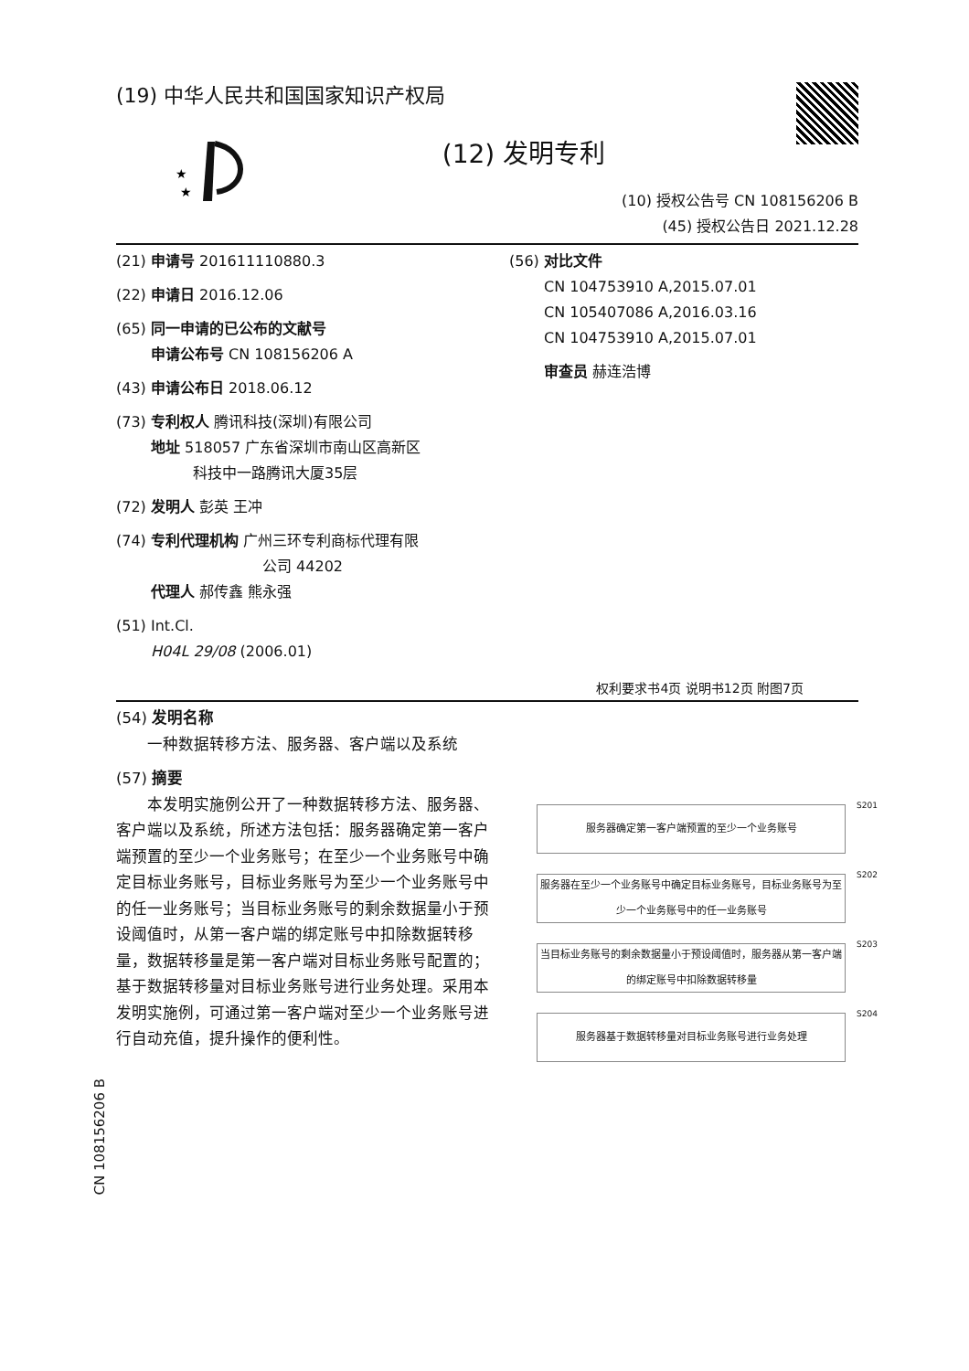(19) 中华人民共和国国家知识产权局
★
★
(12) 发明专利
(10) 授权公告号 CN 108156206 B
(45) 授权公告日 2021.12.28
(21) 申请号 201611110880.3
(22) 申请日 2016.12.06
(65) 同一申请的已公布的文献号
申请公布号 CN 108156206 A
(43) 申请公布日 2018.06.12
(73) 专利权人 腾讯科技(深圳)有限公司
地址 518057 广东省深圳市南山区高新区
科技中一路腾讯大厦35层
(72) 发明人 彭英 王冲
(74) 专利代理机构 广州三环专利商标代理有限
公司 44202
代理人 郝传鑫 熊永强
(51) Int.Cl.
H04L 29/08 (2006.01)
(56) 对比文件
CN 104753910 A,2015.07.01
CN 105407086 A,2016.03.16
CN 104753910 A,2015.07.01
审查员 赫连浩博
权利要求书4页 说明书12页 附图7页
(54) 发明名称
　　一种数据转移方法、服务器、客户端以及系统
(57) 摘要
　　本发明实施例公开了一种数据转移方法、服务器、客户端以及系统，所述方法包括：服务器确定第一客户端预置的至少一个业务账号；在至少一个业务账号中确定目标业务账号，目标业务账号为至少一个业务账号中的任一业务账号；当目标业务账号的剩余数据量小于预设阈值时，从第一客户端的绑定账号中扣除数据转移量，数据转移量是第一客户端对目标业务账号配置的；基于数据转移量对目标业务账号进行业务处理。采用本发明实施例，可通过第一客户端对至少一个业务账号进行自动充值，提升操作的便利性。
服务器确定第一客户端预置的至少一个业务账号
S201
服务器在至少一个业务账号中确定目标业务账号，目标业务账号为至少一个业务账号中的任一业务账号
S202
当目标业务账号的剩余数据量小于预设阈值时，服务器从第一客户端的绑定账号中扣除数据转移量
S203
服务器基于数据转移量对目标业务账号进行业务处理
S204
CN 108156206 B